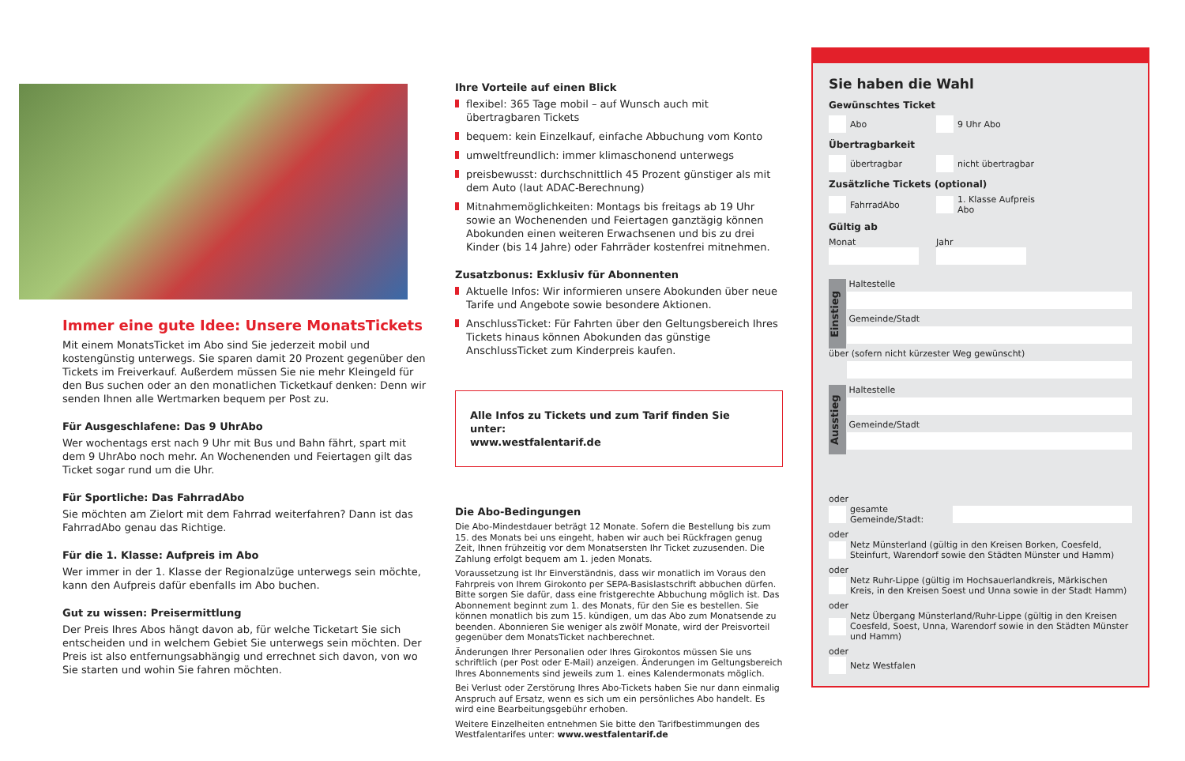Immer eine gute Idee: Unsere MonatsTickets
Mit einem MonatsTicket im Abo sind Sie jederzeit mobil und kostengünstig unterwegs. Sie sparen damit 20 Prozent gegenüber den Tickets im Freiverkauf. Außerdem müssen Sie nie mehr Kleingeld für den Bus suchen oder an den monatlichen Ticketkauf denken: Denn wir senden Ihnen alle Wertmarken bequem per Post zu.
Für Ausgeschlafene: Das 9 UhrAbo
Wer wochentags erst nach 9 Uhr mit Bus und Bahn fährt, spart mit dem 9 UhrAbo noch mehr. An Wochenenden und Feiertagen gilt das Ticket sogar rund um die Uhr.
Für Sportliche: Das FahrradAbo
Sie möchten am Zielort mit dem Fahrrad weiterfahren? Dann ist das FahrradAbo genau das Richtige.
Für die 1. Klasse: Aufpreis im Abo
Wer immer in der 1. Klasse der Regionalzüge unterwegs sein möchte, kann den Aufpreis dafür ebenfalls im Abo buchen.
Gut zu wissen: Preisermittlung
Der Preis Ihres Abos hängt davon ab, für welche Ticketart Sie sich entscheiden und in welchem Gebiet Sie unterwegs sein möchten. Der Preis ist also entfernungsabhängig und errechnet sich davon, von wo Sie starten und wohin Sie fahren möchten.
Ihre Vorteile auf einen Blick
flexibel: 365 Tage mobil – auf Wunsch auch mit übertragbaren Tickets
bequem: kein Einzelkauf, einfache Abbuchung vom Konto
umweltfreundlich: immer klimaschonend unterwegs
preisbewusst: durchschnittlich 45 Prozent günstiger als mit dem Auto (laut ADAC-Berechnung)
Mitnahmemöglichkeiten: Montags bis freitags ab 19 Uhr sowie an Wochenenden und Feiertagen ganztägig können Abokunden einen weiteren Erwachsenen und bis zu drei Kinder (bis 14 Jahre) oder Fahrräder kostenfrei mitnehmen.
Zusatzbonus: Exklusiv für Abonnenten
Aktuelle Infos: Wir informieren unsere Abokunden über neue Tarife und Angebote sowie besondere Aktionen.
AnschlussTicket: Für Fahrten über den Geltungsbereich Ihres Tickets hinaus können Abokunden das günstige AnschlussTicket zum Kinderpreis kaufen.
Alle Infos zu Tickets und zum Tarif finden Sie unter:
www.westfalentarif.de
Die Abo-Bedingungen
Die Abo-Mindestdauer beträgt 12 Monate. Sofern die Bestellung bis zum 15. des Monats bei uns eingeht, haben wir auch bei Rückfragen genug Zeit, Ihnen frühzeitig vor dem Monatsersten Ihr Ticket zuzusenden. Die Zahlung erfolgt bequem am 1. jeden Monats.
Voraussetzung ist Ihr Einverständnis, dass wir monatlich im Voraus den Fahrpreis von Ihrem Girokonto per SEPA-Basislastschrift abbuchen dürfen. Bitte sorgen Sie dafür, dass eine fristgerechte Abbuchung möglich ist. Das Abonnement beginnt zum 1. des Monats, für den Sie es bestellen. Sie können monatlich bis zum 15. kündigen, um das Abo zum Monatsende zu beenden. Abonnieren Sie weniger als zwölf Monate, wird der Preisvorteil gegenüber dem MonatsTicket nachberechnet.
Änderungen Ihrer Personalien oder Ihres Girokontos müssen Sie uns schriftlich (per Post oder E-Mail) anzeigen. Änderungen im Geltungsbereich Ihres Abonnements sind jeweils zum 1. eines Kalendermonats möglich.
Bei Verlust oder Zerstörung Ihres Abo-Tickets haben Sie nur dann einmalig Anspruch auf Ersatz, wenn es sich um ein persönliches Abo handelt. Es wird eine Bearbeitungsgebühr erhoben.
Weitere Einzelheiten entnehmen Sie bitte den Tarifbestimmungen des Westfalentarifes unter: www.westfalentarif.de
Sie haben die Wahl
Gewünschtes Ticket
Abo 9 Uhr Abo
Übertragbarkeit
übertragbar nicht übertragbar
Zusätzliche Tickets (optional)
FahrradAbo 1. Klasse Aufpreis Abo
Gültig ab
Monat Jahr
Einstieg
Haltestelle
Gemeinde/Stadt
über (sofern nicht kürzester Weg gewünscht)
Ausstieg
Haltestelle
Gemeinde/Stadt
oder
gesamte Gemeinde/Stadt:
oder
Netz Münsterland (gültig in den Kreisen Borken, Coesfeld, Steinfurt, Warendorf sowie den Städten Münster und Hamm)
oder
Netz Ruhr-Lippe (gültig im Hochsauerlandkreis, Märkischen Kreis, in den Kreisen Soest und Unna sowie in der Stadt Hamm)
oder
Netz Übergang Münsterland/Ruhr-Lippe (gültig in den Kreisen Coesfeld, Soest, Unna, Warendorf sowie in den Städten Münster und Hamm)
oder
Netz Westfalen